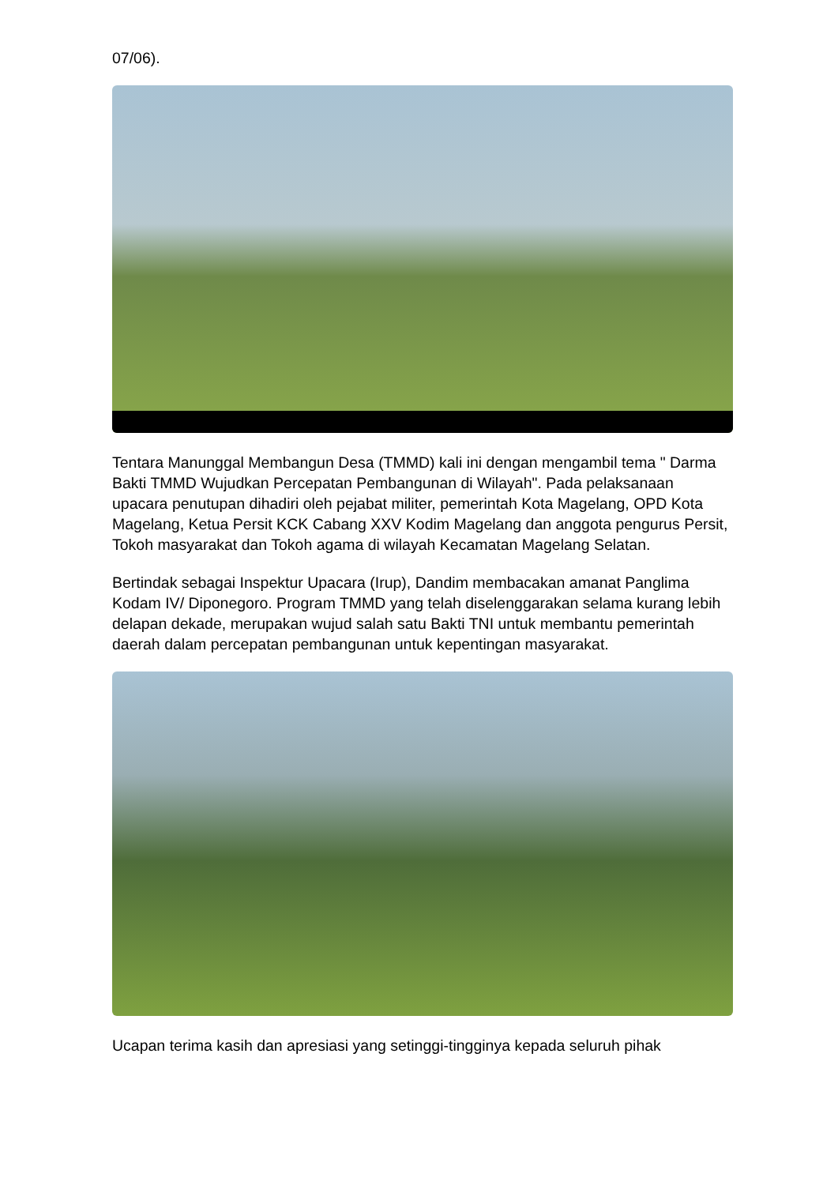07/06).
Tentara Manunggal Membangun Desa (TMMD) kali ini dengan mengambil tema " Darma Bakti TMMD Wujudkan Percepatan Pembangunan di Wilayah". Pada pelaksanaan upacara penutupan dihadiri oleh pejabat militer, pemerintah Kota Magelang, OPD Kota Magelang, Ketua Persit KCK Cabang XXV Kodim Magelang dan anggota pengurus Persit, Tokoh masyarakat dan Tokoh agama di wilayah Kecamatan Magelang Selatan.
Bertindak sebagai Inspektur Upacara (Irup), Dandim membacakan amanat Panglima Kodam IV/ Diponegoro. Program TMMD yang telah diselenggarakan selama kurang lebih delapan dekade, merupakan wujud salah satu Bakti TNI untuk membantu pemerintah daerah dalam percepatan pembangunan untuk kepentingan masyarakat.
Ucapan terima kasih dan apresiasi yang setinggi-tingginya kepada seluruh pihak